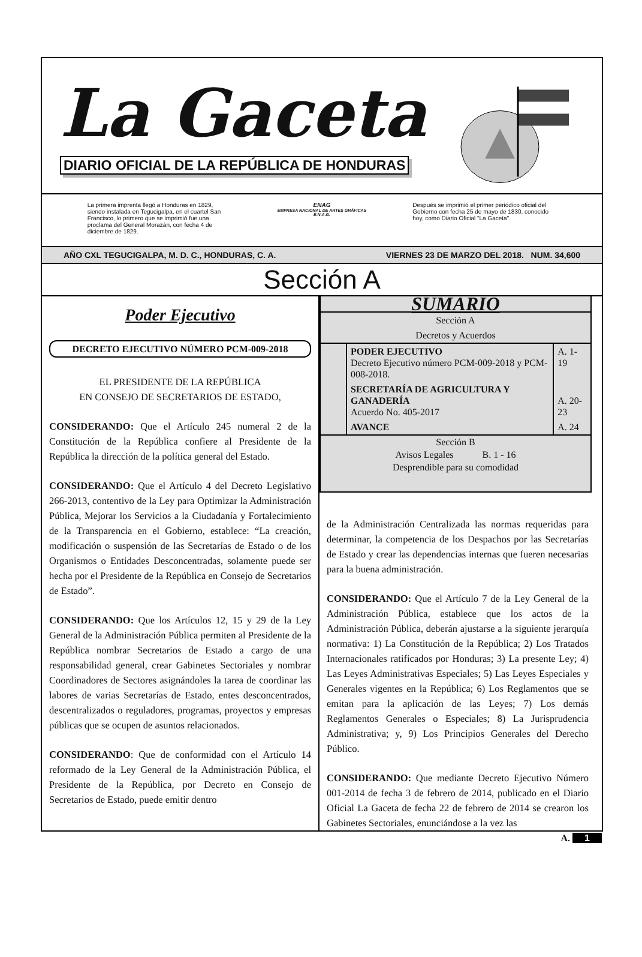La Gaceta
DIARIO OFICIAL DE LA REPÚBLICA DE HONDURAS
La primera imprenta llegó a Honduras en 1829, siendo instalada en Tegucigalpa, en el cuartel San Francisco, lo primero que se imprimió fue una proclama del General Morazán, con fecha 4 de diciembre de 1829.
ENAG
EMPRESA NACIONAL DE ARTES GRÁFICAS
E.N.A.G.
Después se imprimió el primer periódico oficial del Gobierno con fecha 25 de mayo de 1830, conocido hoy, como Diario Oficial "La Gaceta".
AÑO CXL TEGUCIGALPA, M. D. C., HONDURAS, C. A. VIERNES 23 DE MARZO DEL 2018. NUM. 34,600
Sección A
Poder Ejecutivo
DECRETO EJECUTIVO NÚMERO PCM-009-2018
EL PRESIDENTE DE LA REPÚBLICA
EN CONSEJO DE SECRETARIOS DE ESTADO,
CONSIDERANDO: Que el Artículo 245 numeral 2 de la Constitución de la República confiere al Presidente de la República la dirección de la política general del Estado.
CONSIDERANDO: Que el Artículo 4 del Decreto Legislativo 266-2013, contentivo de la Ley para Optimizar la Administración Pública, Mejorar los Servicios a la Ciudadanía y Fortalecimiento de la Transparencia en el Gobierno, establece: “La creación, modificación o suspensión de las Secretarías de Estado o de los Organismos o Entidades Desconcentradas, solamente puede ser hecha por el Presidente de la República en Consejo de Secretarios de Estado”.
CONSIDERANDO: Que los Artículos 12, 15 y 29 de la Ley General de la Administración Pública permiten al Presidente de la República nombrar Secretarios de Estado a cargo de una responsabilidad general, crear Gabinetes Sectoriales y nombrar Coordinadores de Sectores asignándoles la tarea de coordinar las labores de varias Secretarías de Estado, entes desconcentrados, descentralizados o reguladores, programas, proyectos y empresas públicas que se ocupen de asuntos relacionados.
CONSIDERANDO: Que de conformidad con el Artículo 14 reformado de la Ley General de la Administración Pública, el Presidente de la República, por Decreto en Consejo de Secretarios de Estado, puede emitir dentro
SUMARIO
Sección A
Decretos y Acuerdos
| | PODER EJECUTIVO Decreto Ejecutivo número PCM-009-2018 y PCM-008-2018. | A. 1-19 |
| | SECRETARÍA DE AGRICULTURA Y GANADERÍA Acuerdo No. 405-2017 | A. 20-23 |
| | AVANCE | A. 24 |
Sección B
Avisos Legales B. 1 - 16
Desprendible para su comodidad
de la Administración Centralizada las normas requeridas para determinar, la competencia de los Despachos por las Secretarías de Estado y crear las dependencias internas que fueren necesarias para la buena administración.
CONSIDERANDO: Que el Artículo 7 de la Ley General de la Administración Pública, establece que los actos de la Administración Pública, deberán ajustarse a la siguiente jerarquía normativa: 1) La Constitución de la República; 2) Los Tratados Internacionales ratificados por Honduras; 3) La presente Ley; 4) Las Leyes Administrativas Especiales; 5) Las Leyes Especiales y Generales vigentes en la República; 6) Los Reglamentos que se emitan para la aplicación de las Leyes; 7) Los demás Reglamentos Generales o Especiales; 8) La Jurisprudencia Administrativa; y, 9) Los Principios Generales del Derecho Público.
CONSIDERANDO: Que mediante Decreto Ejecutivo Número 001-2014 de fecha 3 de febrero de 2014, publicado en el Diario Oficial La Gaceta de fecha 22 de febrero de 2014 se crearon los Gabinetes Sectoriales, enunciándose a la vez las
A. 1